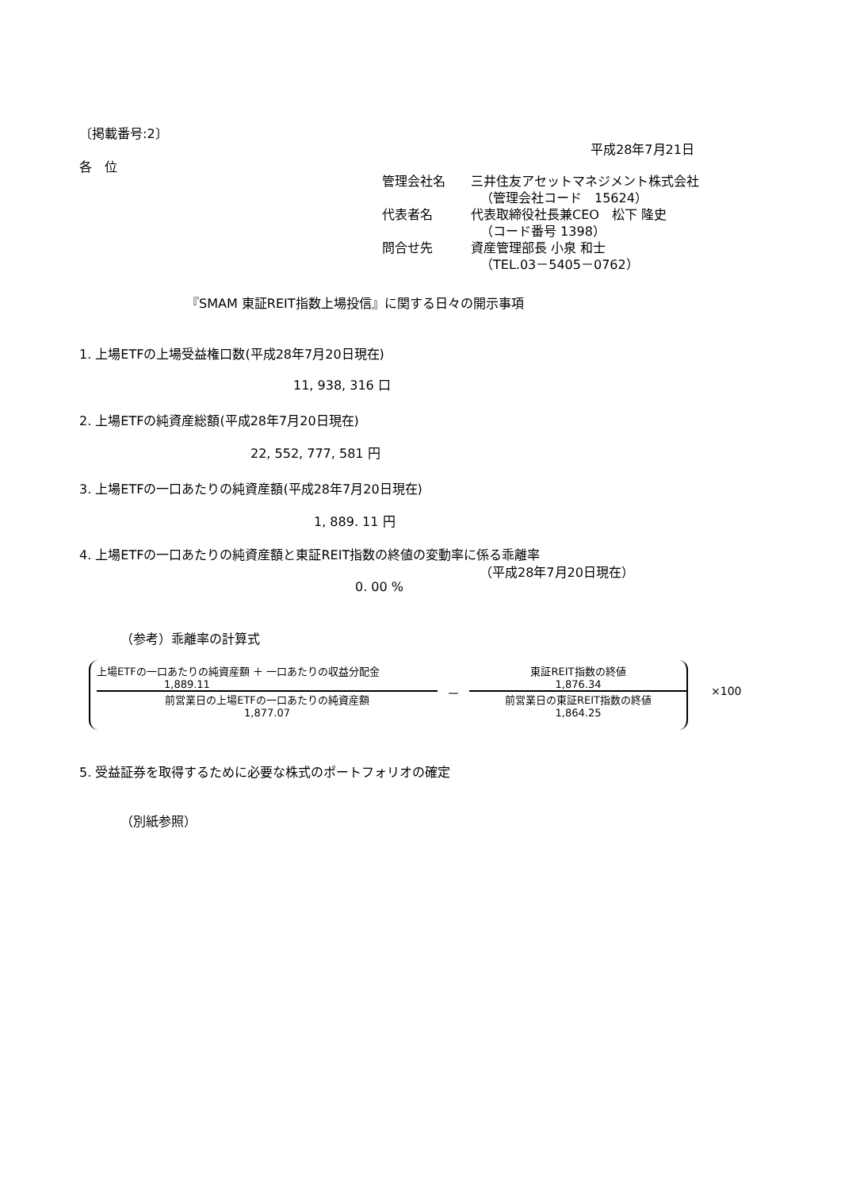〔掲載番号:2〕
平成28年7月21日
各　位
管理会社名　　三井住友アセットマネジメント株式会社
（管理会社コード　15624）
代表者名　　　代表取締役社長兼CEO　松下 隆史
（コード番号 1398）
問合せ先　　　資産管理部長 小泉 和士
（TEL.03－5405－0762）
『SMAM 東証REIT指数上場投信』に関する日々の開示事項
1. 上場ETFの上場受益権口数(平成28年7月20日現在)
11, 938, 316 口
2. 上場ETFの純資産総額(平成28年7月20日現在)
22, 552, 777, 581 円
3. 上場ETFの一口あたりの純資産額(平成28年7月20日現在)
1, 889. 11 円
4. 上場ETFの一口あたりの純資産額と東証REIT指数の終値の変動率に係る乖離率
（平成28年7月20日現在）
0. 00 %
（参考）乖離率の計算式
| 上場ETFの一口あたりの純資産額 ＋ 一口あたりの収益分配金 |
| 1,889.11 |
| 前営業日の上場ETFの一口あたりの純資産額 |
| 1,877.07 |
－
| 東証REIT指数の終値 |
| 1,876.34 |
| 前営業日の東証REIT指数の終値 |
| 1,864.25 |
×100
5. 受益証券を取得するために必要な株式のポートフォリオの確定
（別紙参照）